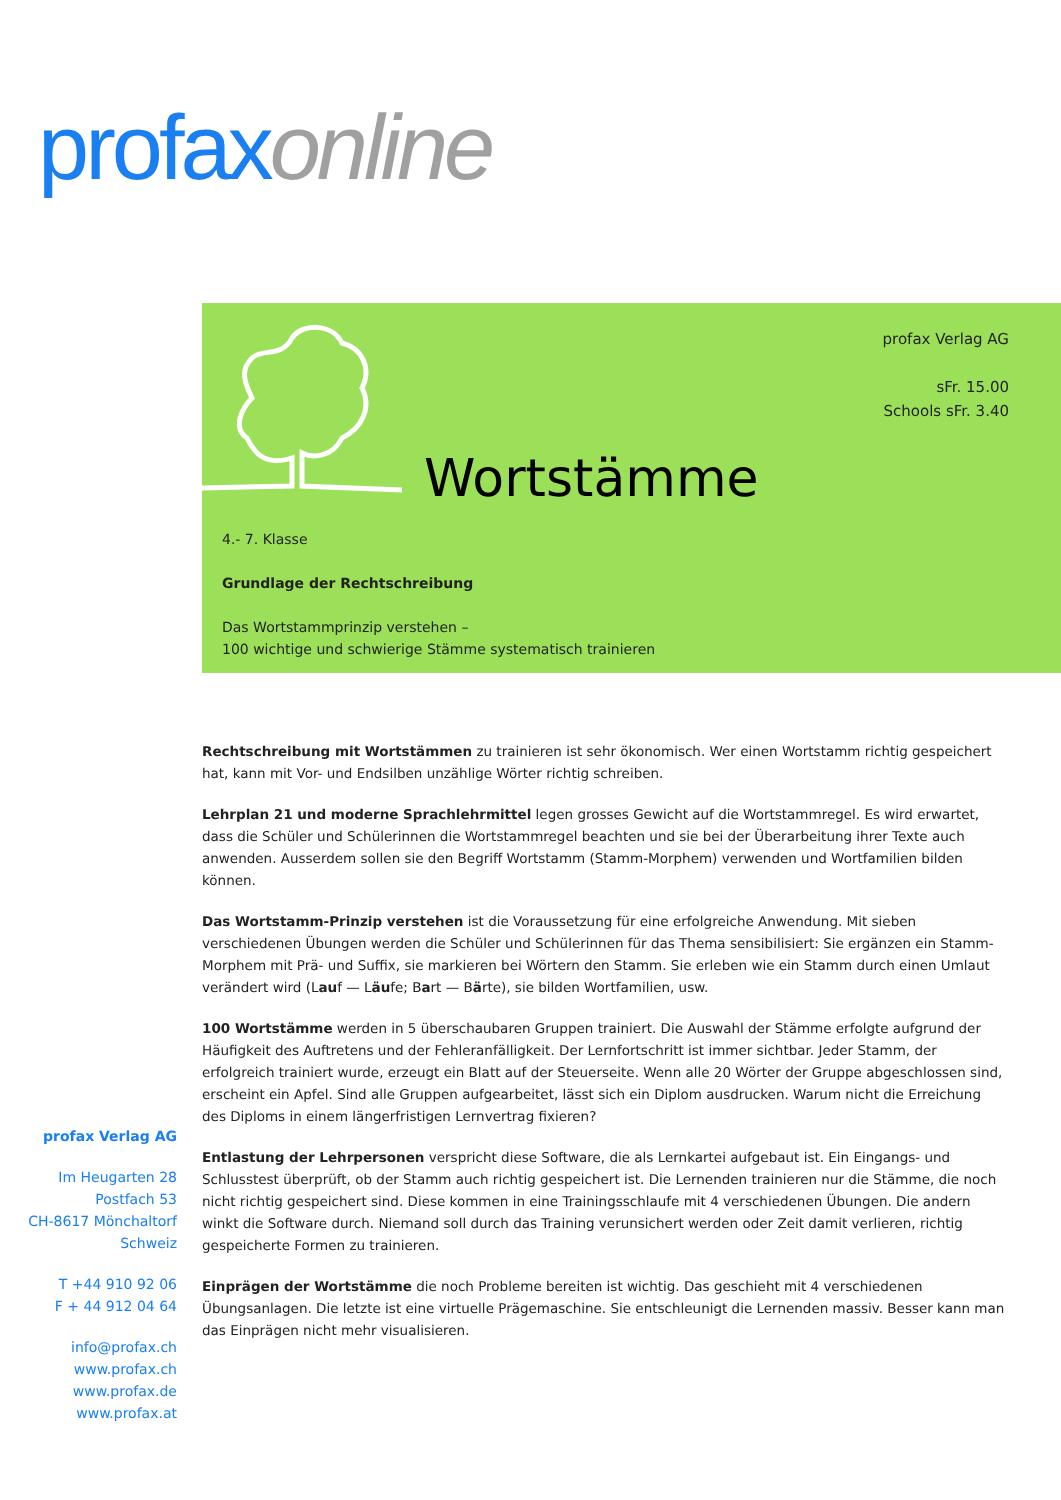profax online
profax Verlag AG
sFr. 15.00
Schools sFr. 3.40
Wortstämme
4.- 7. Klasse
Grundlage der Rechtschreibung
Das Wortstammprinzip verstehen –
100 wichtige und schwierige Stämme systematisch trainieren
Rechtschreibung mit Wortstämmen zu trainieren ist sehr ökonomisch. Wer einen Wortstamm richtig gespeichert hat, kann mit Vor- und Endsilben unzählige Wörter richtig schreiben.
Lehrplan 21 und moderne Sprachlehrmittel legen grosses Gewicht auf die Wortstammregel. Es wird erwartet, dass die Schüler und Schülerinnen die Wortstammregel beachten und sie bei der Überarbeitung ihrer Texte auch anwenden. Ausserdem sollen sie den Begriff Wortstamm (Stamm-Morphem) verwenden und Wortfamilien bilden können.
Das Wortstamm-Prinzip verstehen ist die Voraussetzung für eine erfolgreiche Anwendung. Mit sieben verschiedenen Übungen werden die Schüler und Schülerinnen für das Thema sensibilisiert: Sie ergänzen ein Stamm-Morphem mit Prä- und Suffix, sie markieren bei Wörtern den Stamm. Sie erleben wie ein Stamm durch einen Umlaut verändert wird (Lauf — Läufe; Bart — Bärte), sie bilden Wortfamilien, usw.
100 Wortstämme werden in 5 überschaubaren Gruppen trainiert. Die Auswahl der Stämme erfolgte aufgrund der Häufigkeit des Auftretens und der Fehleranfälligkeit. Der Lernfortschritt ist immer sichtbar. Jeder Stamm, der erfolgreich trainiert wurde, erzeugt ein Blatt auf der Steuerseite. Wenn alle 20 Wörter der Gruppe abgeschlossen sind, erscheint ein Apfel. Sind alle Gruppen aufgearbeitet, lässt sich ein Diplom ausdrucken. Warum nicht die Erreichung des Diploms in einem längerfristigen Lernvertrag fixieren?
Entlastung der Lehrpersonen verspricht diese Software, die als Lernkartei aufgebaut ist. Ein Eingangs- und Schlusstest überprüft, ob der Stamm auch richtig gespeichert ist. Die Lernenden trainieren nur die Stämme, die noch nicht richtig gespeichert sind. Diese kommen in eine Trainingsschlaufe mit 4 verschiedenen Übungen. Die andern winkt die Software durch. Niemand soll durch das Training verunsichert werden oder Zeit damit verlieren, richtig gespeicherte Formen zu trainieren.
Einprägen der Wortstämme die noch Probleme bereiten ist wichtig. Das geschieht mit 4 verschiedenen Übungsanlagen. Die letzte ist eine virtuelle Prägemaschine. Sie entschleunigt die Lernenden massiv. Besser kann man das Einprägen nicht mehr visualisieren.
profax Verlag AG
Im Heugarten 28
Postfach 53
CH-8617 Mönchaltorf
Schweiz
T +44 910 92 06
F + 44 912 04 64
info@profax.ch
www.profax.ch
www.profax.de
www.profax.at